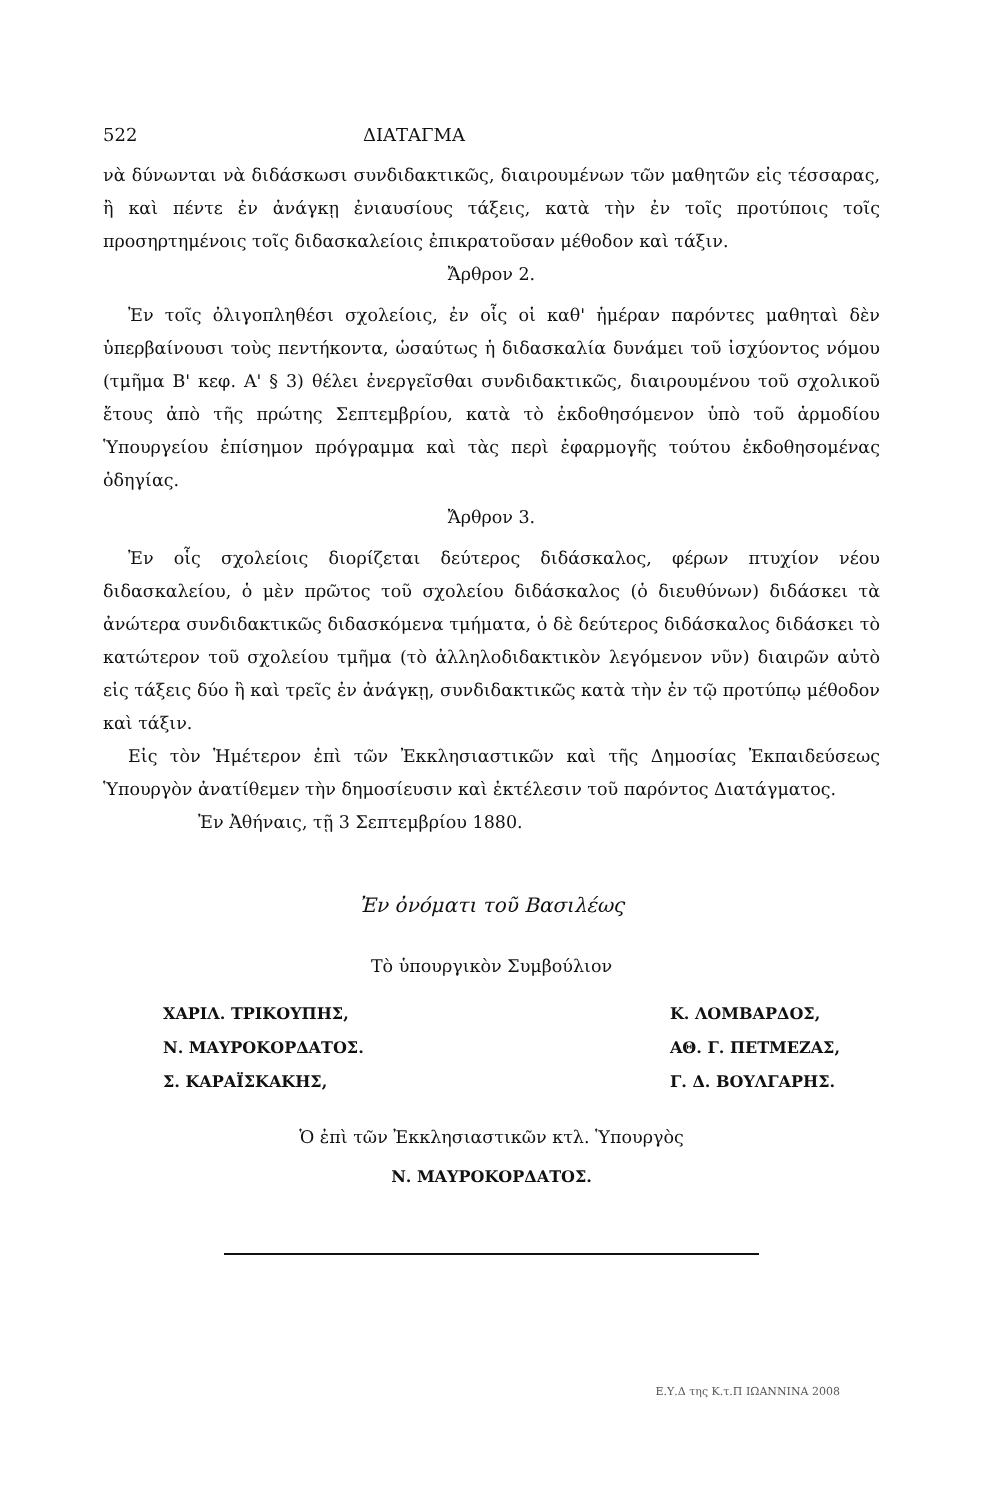522 ΔΙΑΤΑΓΜΑ
νὰ δύνωνται νὰ διδάσκωσι συνδιδακτικῶς, διαιρουμένων τῶν μαθητῶν εἰς τέσσαρας, ἢ καὶ πέντε ἐν ἀνάγκῃ ἐνιαυσίους τάξεις, κατὰ τὴν ἐν τοῖς προτύποις τοῖς προσηρτημένοις τοῖς διδασκαλείοις ἐπικρατοῦσαν μέθοδον καὶ τάξιν.
Ἄρθρον 2.
Ἐν τοῖς ὀλιγοπληθέσι σχολείοις, ἐν οἷς οἱ καθ' ἡμέραν παρόντες μαθηταὶ δὲν ὑπερβαίνουσι τοὺς πεντήκοντα, ὡσαύτως ἡ διδασκαλία δυνάμει τοῦ ἰσχύοντος νόμου (τμῆμα Β' κεφ. Α' § 3) θέλει ἐνεργεῖσθαι συνδιδακτικῶς, διαιρουμένου τοῦ σχολικοῦ ἔτους ἀπὸ τῆς πρώτης Σεπτεμβρίου, κατὰ τὸ ἐκδοθησόμενον ὑπὸ τοῦ ἁρμοδίου Ὑπουργείου ἐπίσημον πρόγραμμα καὶ τὰς περὶ ἐφαρμογῆς τούτου ἐκδοθησομένας ὁδηγίας.
Ἄρθρον 3.
Ἐν οἷς σχολείοις διορίζεται δεύτερος διδάσκαλος, φέρων πτυχίον νέου διδασκαλείου, ὁ μὲν πρῶτος τοῦ σχολείου διδάσκαλος (ὁ διευθύνων) διδάσκει τὰ ἀνώτερα συνδιδακτικῶς διδασκόμενα τμήματα, ὁ δὲ δεύτερος διδάσκαλος διδάσκει τὸ κατώτερον τοῦ σχολείου τμῆμα (τὸ ἀλληλοδιδακτικὸν λεγόμενον νῦν) διαιρῶν αὐτὸ εἰς τάξεις δύο ἢ καὶ τρεῖς ἐν ἀνάγκῃ, συνδιδακτικῶς κατὰ τὴν ἐν τῷ προτύπῳ μέθοδον καὶ τάξιν.
Εἰς τὸν Ἡμέτερον ἐπὶ τῶν Ἐκκλησιαστικῶν καὶ τῆς Δημοσίας Ἐκπαιδεύσεως Ὑπουργὸν ἀνατίθεμεν τὴν δημοσίευσιν καὶ ἐκτέλεσιν τοῦ παρόντος Διατάγματος.
Ἐν Ἀθήναις, τῇ 3 Σεπτεμβρίου 1880.
Ἐν ὀνόματι τοῦ Βασιλέως
Τὸ ὑπουργικὸν Συμβούλιον
ΧΑΡΙΛ. ΤΡΙΚΟΥΠΗΣ,
Ν. ΜΑΥΡΟΚΟΡΔΑΤΟΣ.
Σ. ΚΑΡΑΪΣΚΑΚΗΣ,
Κ. ΛΟΜΒΑΡΔΟΣ,
ΑΘ. Γ. ΠΕΤΜΕΖΑΣ,
Γ. Δ. ΒΟΥΛΓΑΡΗΣ.
Ὁ ἐπὶ τῶν Ἐκκλησιαστικῶν κτλ. Ὑπουργὸς
Ν. ΜΑΥΡΟΚΟΡΔΑΤΟΣ.
Ε.Υ.Δ της Κ.τ.Π ΙΩΑΝΝΙΝΑ 2008